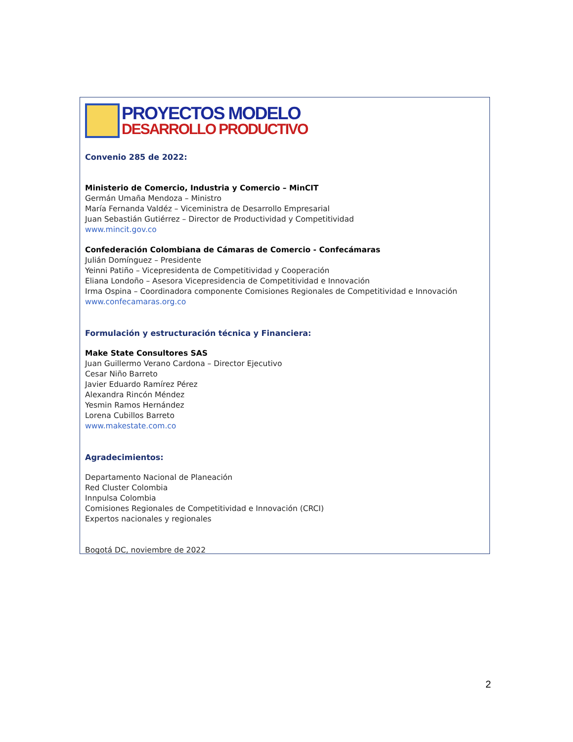PROYECTOS MODELO
DESARROLLO PRODUCTIVO
Convenio 285 de 2022:
Ministerio de Comercio, Industria y Comercio – MinCIT
Germán Umaña Mendoza – Ministro
María Fernanda Valdéz – Viceministra de Desarrollo Empresarial
Juan Sebastián Gutiérrez – Director de Productividad y Competitividad
www.mincit.gov.co
Confederación Colombiana de Cámaras de Comercio - Confecámaras
Julián Domínguez – Presidente
Yeinni Patiño – Vicepresidenta de Competitividad y Cooperación
Eliana Londoño – Asesora Vicepresidencia de Competitividad e Innovación
Irma Ospina – Coordinadora componente Comisiones Regionales de Competitividad e Innovación
www.confecamaras.org.co
Formulación y estructuración técnica y Financiera:
Make State Consultores SAS
Juan Guillermo Verano Cardona – Director Ejecutivo
Cesar Niño Barreto
Javier Eduardo Ramírez Pérez
Alexandra Rincón Méndez
Yesmin Ramos Hernández
Lorena Cubillos Barreto
www.makestate.com.co
Agradecimientos:
Departamento Nacional de Planeación
Red Cluster Colombia
Innpulsa Colombia
Comisiones Regionales de Competitividad e Innovación (CRCI)
Expertos nacionales y regionales
Bogotá DC, noviembre de 2022
2